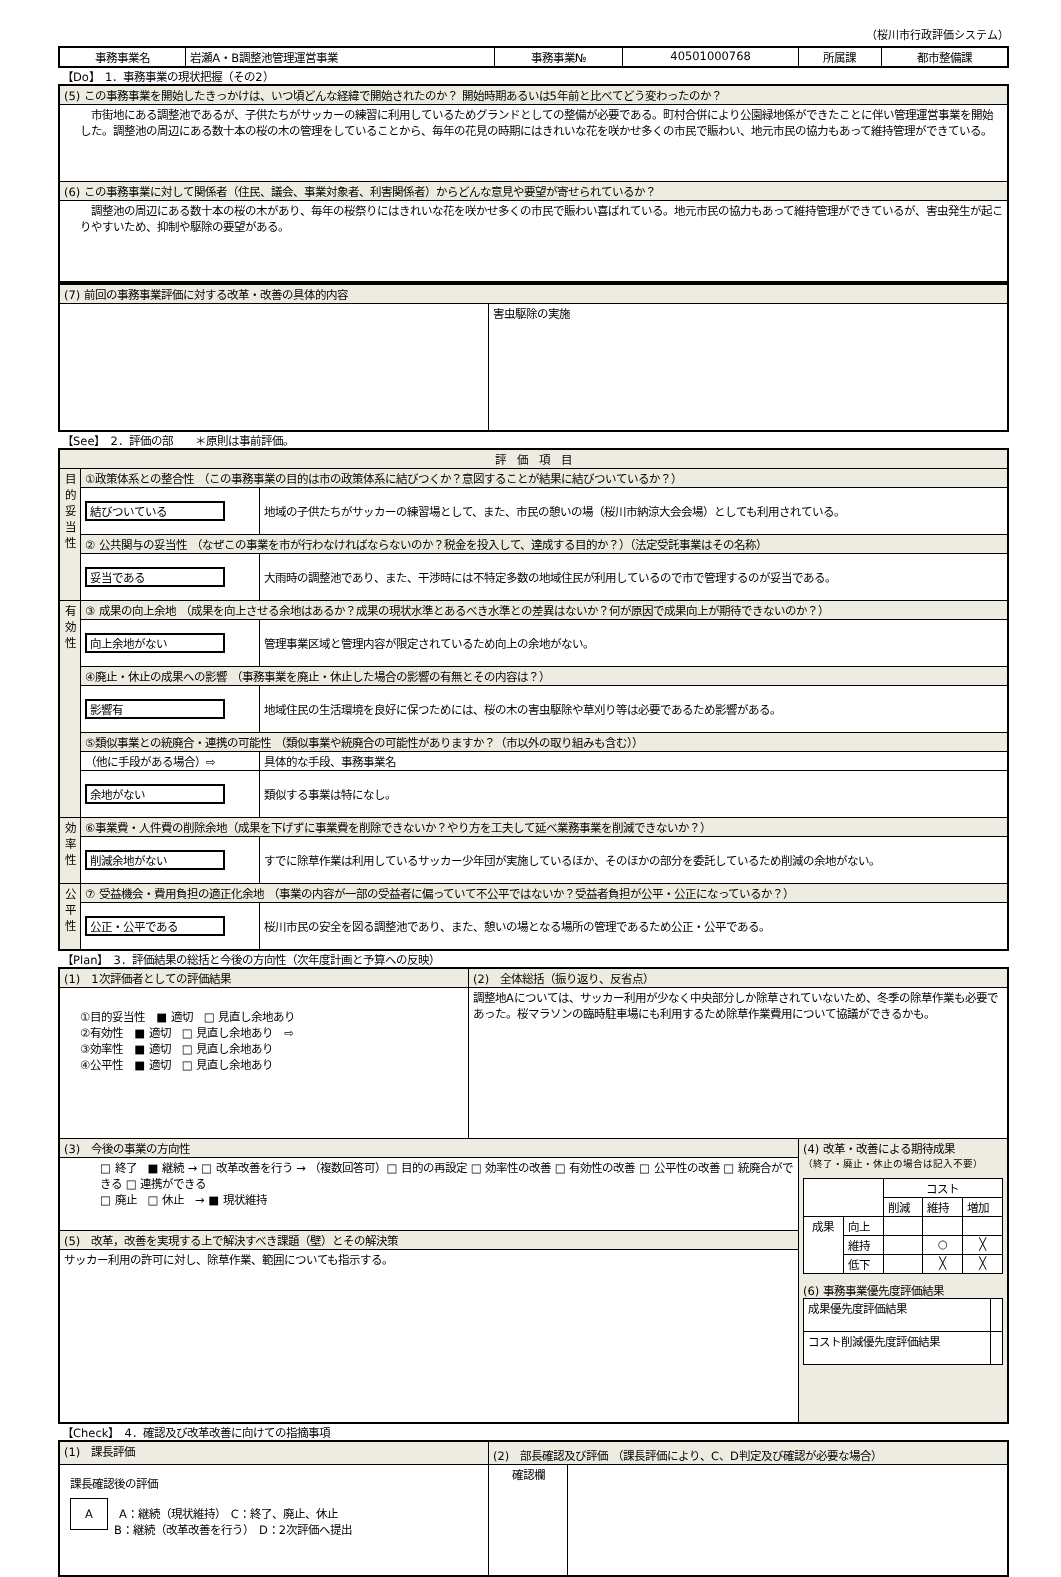（桜川市行政評価システム）
| 事務事業名 | 岩瀬A・B調整池管理運営事業 | 事務事業№ | 40501000768 | 所属課 | 都市整備課 |
【Do】　1．事務事業の現状把握（その2）
| (5) この事務事業を開始したきっかけは、いつ頃どんな経緯で開始されたのか？ 開始時期あるいは5年前と比べてどう変わったのか？ |
| 市街地にある調整池であるが、子供たちがサッカーの練習に利用しているためグランドとしての整備が必要である。町村合併により公園緑地係ができたことに伴い管理運営事業を開始した。調整池の周辺にある数十本の桜の木の管理をしていることから、毎年の花見の時期にはきれいな花を咲かせ多くの市民で賑わい、地元市民の協力もあって維持管理ができている。 |
| (6) この事務事業に対して関係者（住民、議会、事業対象者、利害関係者）からどんな意見や要望が寄せられているか？ |
| 調整池の周辺にある数十本の桜の木があり、毎年の桜祭りにはきれいな花を咲かせ多くの市民で賑わい喜ばれている。地元市民の協力もあって維持管理ができているが、害虫発生が起こりやすいため、抑制や駆除の要望がある。 |
| (7) 前回の事務事業評価に対する改革・改善の具体的内容 | |
| | 害虫駆除の実施 |
【See】　2．評価の部　　＊原則は事前評価。
| 評 価 項 目 | | |
| 目的妥当性 | ①政策体系との整合性 （この事務事業の目的は市の政策体系に結びつくか？意図することが結果に結びついているか？） | |
| | 結びついている | 地域の子供たちがサッカーの練習場として、また、市民の憩いの場（桜川市納涼大会会場）としても利用されている。 |
| | ② 公共関与の妥当性 （なぜこの事業を市が行わなければならないのか？税金を投入して、達成する目的か？）（法定受託事業はその名称） | |
| | 妥当である | 大雨時の調整池であり、また、干渉時には不特定多数の地域住民が利用しているので市で管理するのが妥当である。 |
| 有効性 | ③ 成果の向上余地 （成果を向上させる余地はあるか？成果の現状水準とあるべき水準との差異はないか？何が原因で成果向上が期待できないのか？） | |
| | 向上余地がない | 管理事業区域と管理内容が限定されているため向上の余地がない。 |
| | ④廃止・休止の成果への影響 （事務事業を廃止・休止した場合の影響の有無とその内容は？） | |
| | 影響有 | 地域住民の生活環境を良好に保つためには、桜の木の害虫駆除や草刈り等は必要であるため影響がある。 |
| | ⑤類似事業との統廃合・連携の可能性 （類似事業や統廃合の可能性がありますか？（市以外の取り組みも含む）） | |
| | （他に手段がある場合）⇨ | 具体的な手段、事務事業名 |
| | 余地がない | 類似する事業は特になし。 |
| 効率性 | ⑥事業費・人件費の削除余地（成果を下げずに事業費を削除できないか？やり方を工夫して延べ業務事業を削減できないか？） | |
| | 削減余地がない | すでに除草作業は利用しているサッカー少年団が実施しているほか、そのほかの部分を委託しているため削減の余地がない。 |
| 公平性 | ⑦ 受益機会・費用負担の適正化余地 （事業の内容が一部の受益者に偏っていて不公平ではないか？受益者負担が公平・公正になっているか？） | |
| | 公正・公平である | 桜川市民の安全を図る調整池であり、また、憩いの場となる場所の管理であるため公正・公平である。 |
【Plan】　3．評価結果の総括と今後の方向性（次年度計画と予算への反映）
| (1) 1次評価者としての評価結果 | (2) 全体総括（振り返り、反省点） | |
| ①目的妥当性 ■ 適切 □ 見直し余地あり ②有効性 ■ 適切 □ 見直し余地あり ⇨ ③効率性 ■ 適切 □ 見直し余地あり ④公平性 ■ 適切 □ 見直し余地あり | 調整地Aについては、サッカー利用が少なく中央部分しか除草されていないため、冬季の除草作業も必要であった。桜マラソンの臨時駐車場にも利用するため除草作業費用について協議ができるかも。 | |
| (3) 今後の事業の方向性 | | (4) 改革・改善による期待成果 （終了・廃止・休止の場合は記入不要） / / / コスト / / / / / / 削減 / 維持 / 増加 / / 成果 / 向上 / / / / / / 維持 / / ○ / ╳ / / / 低下 / / ╳ / ╳ / (6) 事務事業優先度評価結果 / 成果優先度評価結果 / / / コスト削減優先度評価結果 / / |
| □ 終了 ■ 継続 → □ 改革改善を行う → （複数回答可）□ 目的の再設定 □ 効率性の改善 □ 有効性の改善 □ 公平性の改善 □ 統廃合ができる □ 連携ができる □ 廃止 □ 休止 → ■ 現状維持 | | |
| (5) 改革，改善を実現する上で解決すべき課題（壁）とその解決策 | | |
| サッカー利用の許可に対し、除草作業、範囲についても指示する。 | | |
【Check】　4．確認及び改革改善に向けての指摘事項
| (1) 課長評価 | (2) 部長確認及び評価 （課長評価により、C、D判定及び確認が必要な場合） | |
| 課長確認後の評価 A A：継続（現状維持） C：終了、廃止、休止 B：継続（改革改善を行う） D：2次評価へ提出 | 確認欄 | |